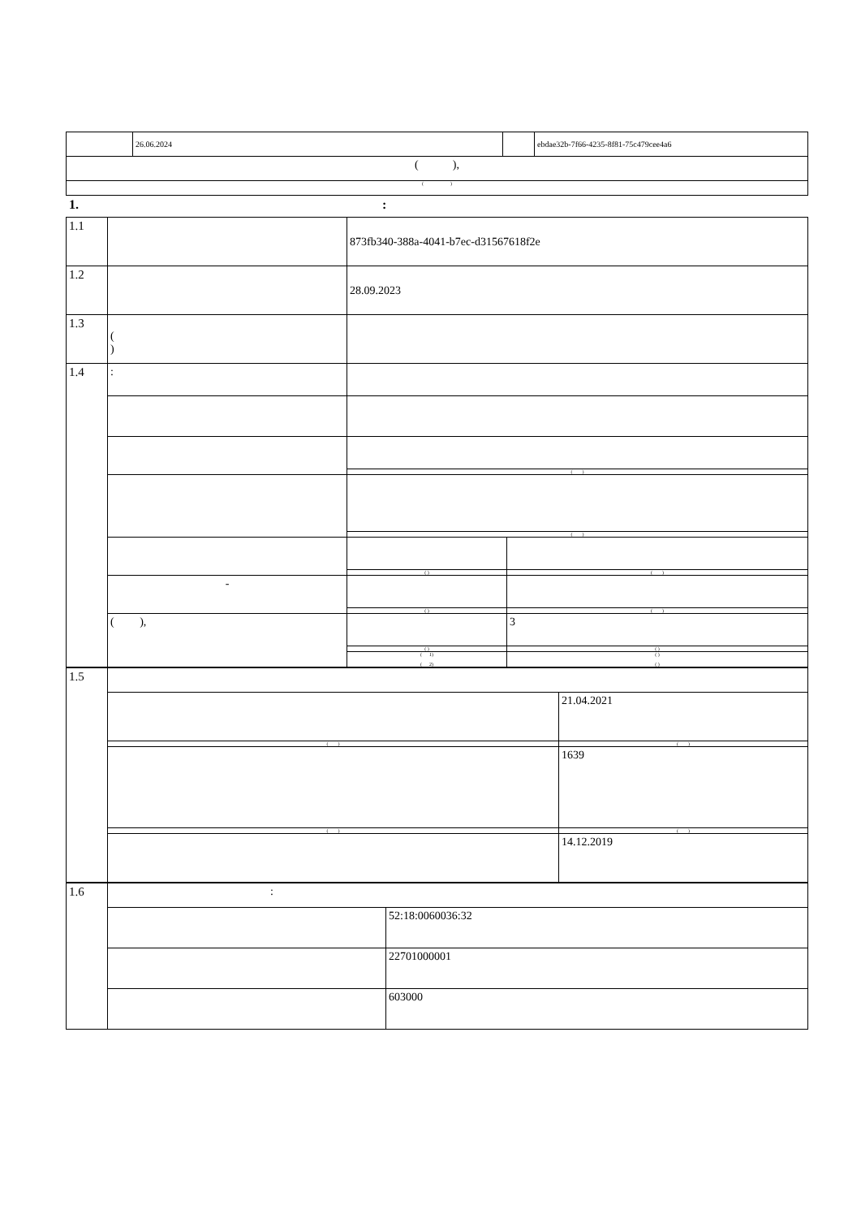| | 26.06.2024 | | ebdae32b-7f66-4235-8f81-75c479cee4a6 |
| ( ), | | | |
| ( ) | | | |
1. :
| 1.1 | | 873fb340-388a-4041-b7ec-d31567618f2e | |
| 1.2 | | 28.09.2023 | |
| 1.3 | ( ) | | |
| 1.4 | : | | |
| | | ( ) | |
| | | ( ) | |
| | | ( ) | ( ) |
| | - | | |
| | | ( ) | ( ) |
| | ( ), | | 3 |
| | | ( ) | ( ) |
| | | ( 1) ( 2) | ( ) ( ) |
| 1.5 | | |
| | | 21.04.2021 |
| | ( ) | ( ) |
| | | 1639 |
| | ( ) | ( ) |
| | | 14.12.2019 |
| 1.6 | : | |
| | | 52:18:0060036:32 |
| | | 22701000001 |
| | | 603000 |